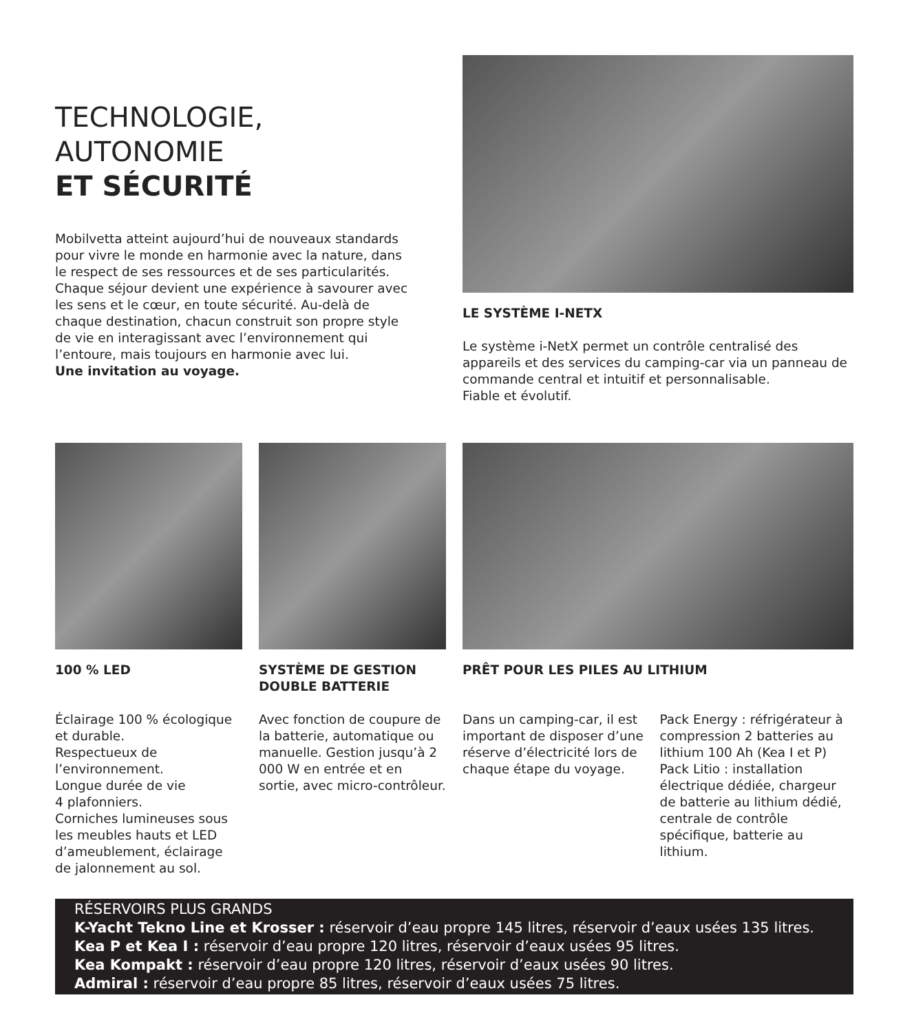TECHNOLOGIE,
AUTONOMIE
ET SÉCURITÉ
Mobilvetta atteint aujourd’hui de nouveaux standards pour vivre le monde en harmonie avec la nature, dans le respect de ses ressources et de ses particularités. Chaque séjour devient une expérience à savourer avec les sens et le cœur, en toute sécurité. Au-delà de chaque destination, chacun construit son propre style de vie en interagissant avec l’environnement qui l’entoure, mais toujours en harmonie avec lui.
Une invitation au voyage.
LE SYSTÈME I-NETX
Le système i-NetX permet un contrôle centralisé des appareils et des services du camping-car via un panneau de commande central et intuitif et personnalisable.
Fiable et évolutif.
100 % LED
Éclairage 100 % écologique et durable.
Respectueux de l’environnement.
Longue durée de vie
4 plafonniers.
Corniches lumineuses sous les meubles hauts et LED d’ameublement, éclairage de jalonnement au sol.
SYSTÈME DE GESTION DOUBLE BATTERIE
Avec fonction de coupure de la batterie, automatique ou manuelle. Gestion jusqu’à 2 000 W en entrée et en sortie, avec micro-contrôleur.
PRÊT POUR LES PILES AU LITHIUM
Dans un camping-car, il est important de disposer d’une réserve d’électricité lors de chaque étape du voyage.
Pack Energy : réfrigérateur à compression 2 batteries au lithium 100 Ah (Kea I et P)
Pack Litio : installation électrique dédiée, chargeur de batterie au lithium dédié, centrale de contrôle spécifique, batterie au lithium.
RÉSERVOIRS PLUS GRANDS
K-Yacht Tekno Line et Krosser : réservoir d’eau propre 145 litres, réservoir d’eaux usées 135 litres.
Kea P et Kea I : réservoir d’eau propre 120 litres, réservoir d’eaux usées 95 litres.
Kea Kompakt : réservoir d’eau propre 120 litres, réservoir d’eaux usées 90 litres.
Admiral : réservoir d’eau propre 85 litres, réservoir d’eaux usées 75 litres.